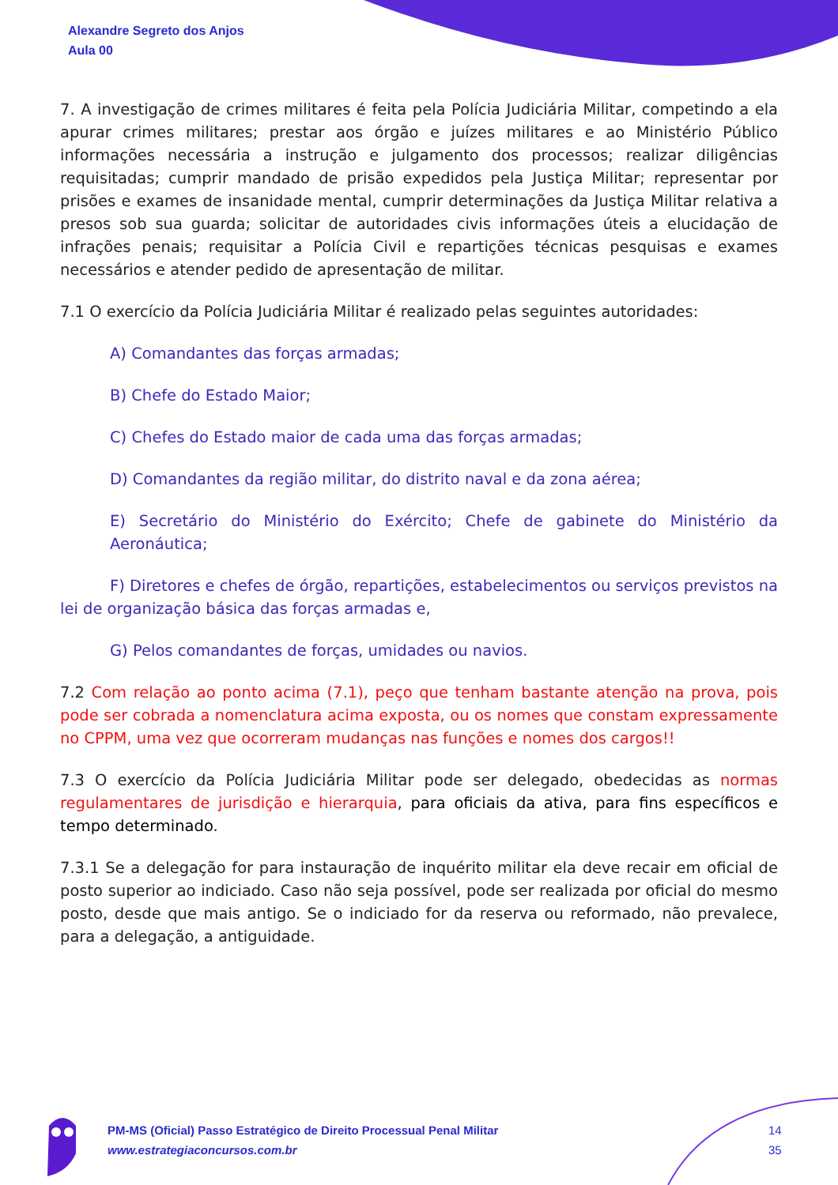Alexandre Segreto dos Anjos
Aula 00
7. A investigação de crimes militares é feita pela Polícia Judiciária Militar, competindo a ela apurar crimes militares; prestar aos órgão e juízes militares e ao Ministério Público informações necessária a instrução e julgamento dos processos; realizar diligências requisitadas; cumprir mandado de prisão expedidos pela Justiça Militar; representar por prisões e exames de insanidade mental, cumprir determinações da Justiça Militar relativa a presos sob sua guarda; solicitar de autoridades civis informações úteis a elucidação de infrações penais; requisitar a Polícia Civil e repartições técnicas pesquisas e exames necessários e atender pedido de apresentação de militar.
7.1 O exercício da Polícia Judiciária Militar é realizado pelas seguintes autoridades:
A) Comandantes das forças armadas;
B) Chefe do Estado Maior;
C) Chefes do Estado maior de cada uma das forças armadas;
D) Comandantes da região militar, do distrito naval e da zona aérea;
E) Secretário do Ministério do Exército; Chefe de gabinete do Ministério da Aeronáutica;
F) Diretores e chefes de órgão, repartições, estabelecimentos ou serviços previstos na lei de organização básica das forças armadas e,
G) Pelos comandantes de forças, umidades ou navios.
7.2 Com relação ao ponto acima (7.1), peço que tenham bastante atenção na prova, pois pode ser cobrada a nomenclatura acima exposta, ou os nomes que constam expressamente no CPPM, uma vez que ocorreram mudanças nas funções e nomes dos cargos!!
7.3 O exercício da Polícia Judiciária Militar pode ser delegado, obedecidas as normas regulamentares de jurisdição e hierarquia, para oficiais da ativa, para fins específicos e tempo determinado.
7.3.1 Se a delegação for para instauração de inquérito militar ela deve recair em oficial de posto superior ao indiciado. Caso não seja possível, pode ser realizada por oficial do mesmo posto, desde que mais antigo. Se o indiciado for da reserva ou reformado, não prevalece, para a delegação, a antiguidade.
PM-MS (Oficial) Passo Estratégico de Direito Processual Penal Militar
www.estrategiaconcursos.com.br
14
35